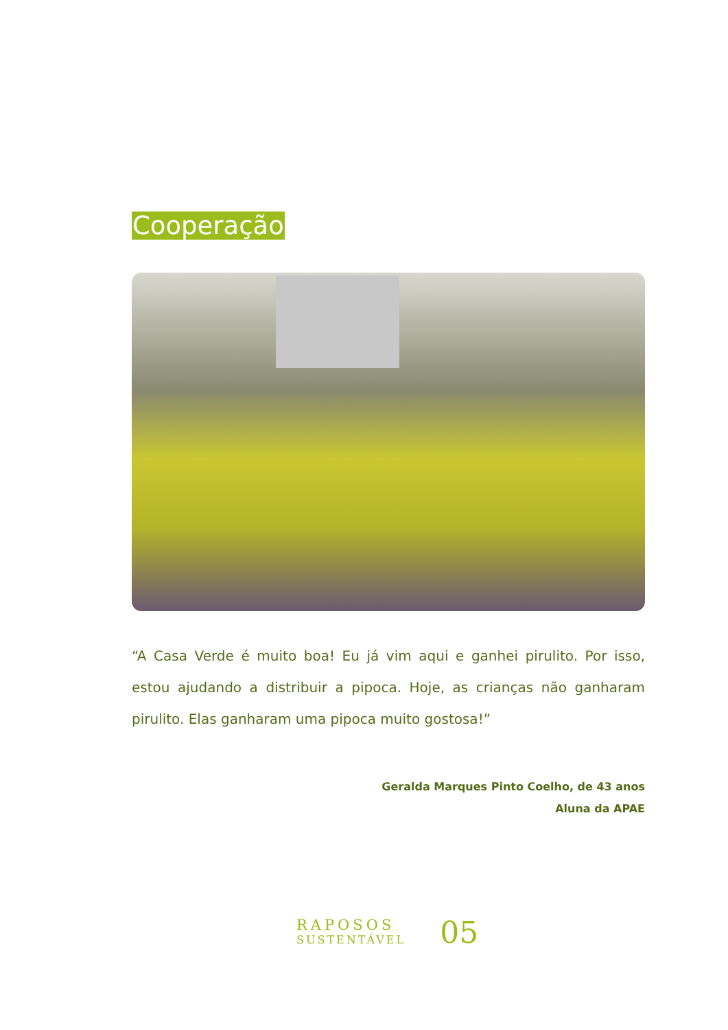Cooperação
“A Casa Verde é muito boa! Eu já vim aqui e ganhei pirulito. Por isso, estou ajudando a distribuir a pipoca. Hoje, as crianças não ganharam pirulito. Elas ganharam uma pipoca muito gostosa!”
Geralda Marques Pinto Coelho, de 43 anos
Aluna da APAE
RAPOSOS
SUSTENTÁVEL
05